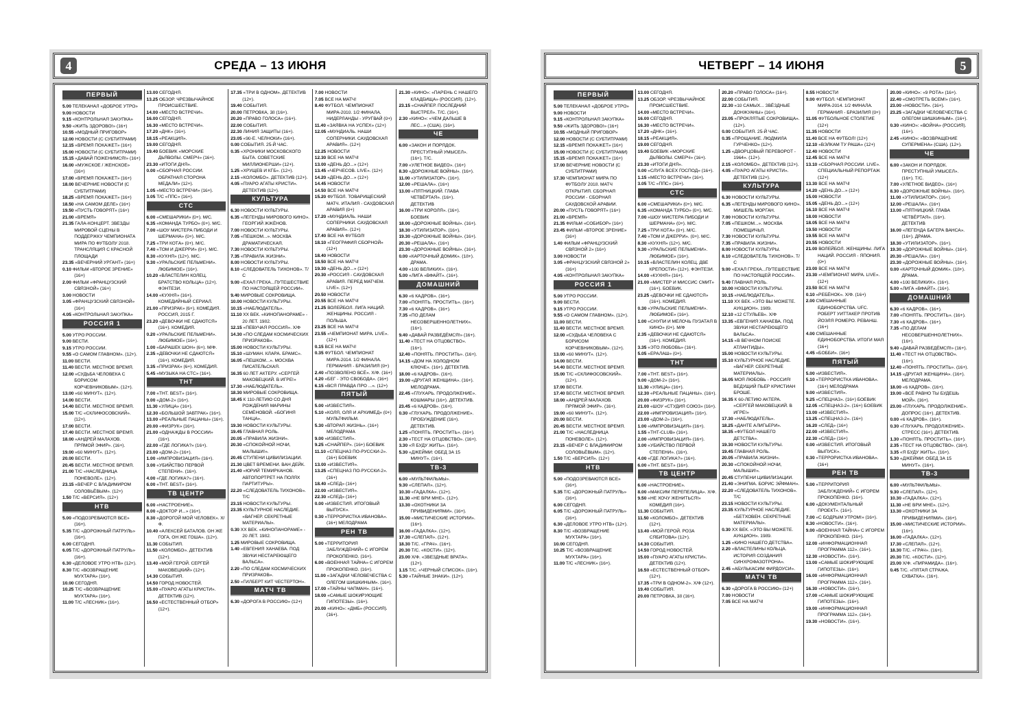4
СРЕДА – 13 ИЮНЯ
ПЕРВЫЙ
5.00 ТЕЛЕКАНАЛ «ДОБРОЕ УТРО»
9.00 НОВОСТИ
9.15 «КОНТРОЛЬНАЯ ЗАКУПКА»
9.50 «ЖИТЬ ЗДОРОВО!» (16+)
10.55 «МОДНЫЙ ПРИГОВОР»
12.00 НОВОСТИ (С СУБТИТРАМИ)
12.15 «ВРЕМЯ ПОКАЖЕТ» (16+)
15.00 НОВОСТИ (С СУБТИТРАМИ)
15.15 «ДАВАЙ ПОЖЕНИМСЯ!» (16+)
16.00 «МУЖСКОЕ / ЖЕНСКОЕ» (16+)
17.00 «ВРЕМЯ ПОКАЖЕТ» (16+)
18.00 ВЕЧЕРНИЕ НОВОСТИ (С СУБТИТРАМИ)
18.25 «ВРЕМЯ ПОКАЖЕТ» (16+)
18.50 «НА САМОМ ДЕЛЕ» (16+)
19.50 «ПУСТЬ ГОВОРЯТ» (16+)
21.00 «ВРЕМЯ»
21.35 ГАЛА-КОНЦЕРТ. ЗВЕЗДЫ МИРОВОЙ СЦЕНЫ В ПОДДЕРЖКУ ЧЕМПИОНАТА МИРА ПО ФУТБОЛУ 2018. ТРАНСЛЯЦИЯ С КРАСНОЙ ПЛОЩАДИ
23.35 «ВЕЧЕРНИЙ УРГАНТ» (16+)
0.10 ФИЛЬМ «ВТОРОЕ ЗРЕНИЕ» (16+)
2.00 ФИЛЬМ «ФРАНЦУЗСКИЙ СВЯЗНОЙ» (16+)
3.00 НОВОСТИ
3.05 «ФРАНЦУЗСКИЙ СВЯЗНОЙ» (16+)
4.05 «КОНТРОЛЬНАЯ ЗАКУПКА»
РОССИЯ 1
5.00 УТРО РОССИИ.
9.00 ВЕСТИ.
9.15 УТРО РОССИИ.
9.55 «О САМОМ ГЛАВНОМ». (12+).
11.00 ВЕСТИ.
11.40 ВЕСТИ. МЕСТНОЕ ВРЕМЯ.
12.00 «СУДЬБА ЧЕЛОВЕКА С БОРИСОМ КОРЧЕВНИКОВЫМ». (12+).
13.00 «60 МИНУТ». (12+).
14.00 ВЕСТИ.
14.40 ВЕСТИ. МЕСТНОЕ ВРЕМЯ.
15.00 Т/С «СКЛИФОСОВСКИЙ». (12+).
17.00 ВЕСТИ.
17.40 ВЕСТИ. МЕСТНОЕ ВРЕМЯ.
18.00 «АНДРЕЙ МАЛАХОВ. ПРЯМОЙ ЭФИР». (16+).
19.00 «60 МИНУТ». (12+).
20.00 ВЕСТИ.
20.45 ВЕСТИ. МЕСТНОЕ ВРЕМЯ.
21.00 Т/С «НАСЛЕДНИЦА ПОНЕВОЛЕ». (12+).
23.15 «ВЕЧЕР С ВЛАДИМИРОМ СОЛОВЬЁВЫМ». (12+)
1.50 Т/С «ВЕРСИЯ». (12+)
НТВ
5.00 «ПОДОЗРЕВАЮТСЯ ВСЕ» (16+).
5.35 Т/С «ДОРОЖНЫЙ ПАТРУЛЬ» (16+).
6.00 СЕГОДНЯ.
6.05 Т/С «ДОРОЖНЫЙ ПАТРУЛЬ» (16+).
6.30 «ДЕЛОВОЕ УТРО НТВ» (12+).
8.30 Т/С «ВОЗВРАЩЕНИЕ МУХТАРА» (16+).
10.00 СЕГОДНЯ.
10.25 Т/С «ВОЗВРАЩЕНИЕ МУХТАРА» (16+).
11.00 Т/С «ЛЕСНИК» (16+).
13.00 СЕГОДНЯ.
13.25 ОБЗОР. ЧРЕЗВЫЧАЙНОЕ ПРОИСШЕСТВИЕ.
14.00 «МЕСТО ВСТРЕЧИ».
16.00 СЕГОДНЯ.
16.30 «МЕСТО ВСТРЕЧИ».
17.20 «ДНК» (16+).
18.15 «РЕАКЦИЯ».
19.00 СЕГОДНЯ.
19.40 БОЕВИК «МОРСКИЕ ДЬЯВОЛЫ. СМЕРЧ» (16+).
23.30 «ИТОГИ ДНЯ».
0.00 «СБОРНАЯ РОССИИ. ОБРАТНАЯ СТОРОНА МЕДАЛИ» (12+).
1.05 «МЕСТО ВСТРЕЧИ» (16+).
3.05 Т/С «ППС» (16+).
СТС
6.00 «СМЕШАРИКИ» (0+). М/С.
6.35 «КОМАНДА ТУРБО» (0+). М/С.
7.00 «ШОУ МИСТЕРА ПИБОДИ И ШЕРМАНА» (0+). М/С.
7.25 «ТРИ КОТА» (0+). М/С.
7.40 «ТОМ И ДЖЕРРИ» (0+). М/С.
8.30 «КУХНЯ» (12+). М/С.
9.30 «УРАЛЬСКИЕ ПЕЛЬМЕНИ». ЛЮБИМОЕ» (16+).
10.20 «ВЛАСТЕЛИН КОЛЕЦ. БРАТСТВО КОЛЬЦА» (12+). ФЭНТЕЗИ.
14.00 «КУХНЯ» (16+). КОМЕДИЙНЫЙ СЕРИАЛ.
21.00 «ПРИЗРАК» (6+). КОМЕДИЯ. РОССИЯ, 2015 Г.
23.20 «ДЕВОЧКИ НЕ СДАЮТСЯ» (16+). КОМЕДИЯ.
0.20 «УРАЛЬСКИЕ ПЕЛЬМЕНИ». ЛЮБИМОЕ» (16+).
1.00 «БАРАШЕК ШОН» (6+). М/Ф.
2.35 «ДЕВОЧКИ НЕ СДАЮТСЯ» (16+). КОМЕДИЯ.
3.35 «ПРИЗРАК» (6+). КОМЕДИЯ.
5.45 «МУЗЫКА НА СТС» (16+).
ТНТ
7.00 «ТНТ. BEST» (16+).
9.00 «ДОМ-2» (16+).
11.30 «УЛИЦА» (16+).
12.30 «БОЛЬШОЙ ЗАВТРАК» (16+).
13.00 «РЕАЛЬНЫЕ ПАЦАНЫ» (16+).
20.00 «ФИЗРУК» (16+).
21.00 «ОДНАЖДЫ В РОССИИ» (16+).
22.00 «ГДЕ ЛОГИКА?» (16+).
23.00 «ДОМ-2» (16+).
1.00 «ИМПРОВИЗАЦИЯ» (16+).
3.00 «УБИЙСТВО ПЕРВОЙ СТЕПЕНИ». (16+).
4.00 «ГДЕ ЛОГИКА?» (16+).
6.00 «ТНТ. BEST» (16+).
ТВ ЦЕНТР
6.00 «НАСТРОЕНИЕ».
8.00 «ДОКТОР И...» (16+).
8.30 «ДОРОГОЙ МОЙ ЧЕЛОВЕК». Х/Ф.
10.40 «АЛЕКСЕЙ БАТАЛОВ. ОН ЖЕ ГОГА, ОН ЖЕ ГОША». (12+).
11.30 СОБЫТИЯ.
11.50 «КОЛОМБО». ДЕТЕКТИВ (12+).
13.40 «МОЙ ГЕРОЙ. СЕРГЕЙ МАКОВЕЦКИЙ» (12+).
14.30 СОБЫТИЯ.
14.50 ГОРОД НОВОСТЕЙ.
15.00 «ПУАРО АГАТЫ КРИСТИ». ДЕТЕКТИВ (12+).
16.50 «ЕСТЕСТВЕННЫЙ ОТБОР» (12+).
17.35 «ТРИ В ОДНОМ». ДЕТЕКТИВ (12+).
19.40 СОБЫТИЯ.
20.00 ПЕТРОВКА, 38 (16+).
20.20 «ПРАВО ГОЛОСА» (16+).
22.00 СОБЫТИЯ.
22.30 ЛИНИЯ ЗАЩИТЫ (16+).
23.05 «90-Е. ЧЕЛНОКИ» (16+).
0.00 СОБЫТИЯ. 25-Й ЧАС.
0.35 «ХРОНИКИ МОСКОВСКОГО БЫТА. СОВЕТСКИЕ МИЛЛИОНЕРШИ» (12+).
1.25 «ХРУЩЕВ И КГБ». (12+).
2.15 «КОЛОМБО». ДЕТЕКТИВ (12+).
4.05 «ПУАРО АГАТЫ КРИСТИ». ДЕТЕКТИВ (12+).
КУЛЬТУРА
6.30 НОВОСТИ КУЛЬТУРЫ.
6.35 «ЛЕГЕНДЫ МИРОВОГО КИНО». ГЕОРГИЙ ЖЖЁНОВ.
7.00 НОВОСТИ КУЛЬТУРЫ.
7.05 «ПЕШКОМ...». МОСКВА ДРАМАТИЧЕСКАЯ.
7.30 НОВОСТИ КУЛЬТУРЫ.
7.35 «ПРАВИЛА ЖИЗНИ».
8.00 НОВОСТИ КУЛЬТУРЫ.
8.10 «СЛЕДОВАТЕЛЬ ТИХОНОВ». Т/С
9.00 «ЕХАЛ ГРЕКА...ПУТЕШЕСТВИЕ ПО НАСТОЯЩЕЙ РОССИИ».
9.40 МИРОВЫЕ СОКРОВИЩА.
10.00 НОВОСТИ КУЛЬТУРЫ.
10.15 «НАБЛЮДАТЕЛЬ».
11.10 ХХ ВЕК. «КИНОПАНОРАМЕ» - 20 ЛЕТ. 1982.
12.15 «ПЕВУЧАЯ РОССИЯ». Х/Ф
14.30 «ПО СЛЕДАМ КОСМИЧЕСКИХ ПРИЗРАКОВ».
15.00 НОВОСТИ КУЛЬТУРЫ.
15.10 «ШУМАН. КЛАРА. БРАМС».
16.05 «ПЕШКОМ...». МОСКВА ПИСАТЕЛЬСКАЯ.
16.35 60 ЛЕТ АКТЕРУ. «СЕРГЕЙ МАКОВЕЦКИЙ. В ИГРЕ!»
17.30 «НАБЛЮДАТЕЛЬ».
18.30 МИРОВЫЕ СОКРОВИЩА.
18.45 К 110-ЛЕТИЮ СО ДНЯ РОЖДЕНИЯ МАРИНЫ СЕМЁНОВОЙ. «БОГИНЯ ТАНЦА».
19.30 НОВОСТИ КУЛЬТУРЫ.
19.45 ГЛАВНАЯ РОЛЬ.
20.05 «ПРАВИЛА ЖИЗНИ».
20.30 «СПОКОЙНОЙ НОЧИ, МАЛЫШИ!».
20.45 СТУПЕНИ ЦИВИЛИЗАЦИИ.
21.30 ЦВЕТ ВРЕМЕНИ. ВАН ДЕЙК.
21.40 «ЮРИЙ ТЕМИРКАНОВ. АВТОПОРТРЕТ НА ПОЛЯХ ПАРТИТУРЫ».
22.20 «СЛЕДОВАТЕЛЬ ТИХОНОВ». Т/С
23.15 НОВОСТИ КУЛЬТУРЫ.
23.35 КУЛЬТУРНОЕ НАСЛЕДИЕ. «ВАГНЕР. СЕКРЕТНЫЕ МАТЕРИАЛЫ».
0.30 ХХ ВЕК. «КИНОПАНОРАМЕ» - 20 ЛЕТ. 1982.
1.25 МИРОВЫЕ СОКРОВИЩА.
1.40 «ЕВГЕНИЯ ХАНАЕВА. ПОД ЗВУКИ НЕСТАРЕЮЩЕГО ВАЛЬСА».
2.20 «ПО СЛЕДАМ КОСМИЧЕСКИХ ПРИЗРАКОВ».
2.50 «ГИЛБЕРТ КИТ ЧЕСТЕРТОН».
МАТЧ ТВ
6.30 «ДОРОГА В РОССИЮ» (12+)
7.00 НОВОСТИ
7.05 ВСЕ НА МАТЧ!
8.40 ФУТБОЛ. ЧЕМПИОНАТ МИРА-2010. 1/2 ФИНАЛА. НИДЕРЛАНДЫ - УРУГВАЙ (0+)
11.40 «ЗАЯВКА НА УСПЕХ» (12+)
12.05 «МУНДИАЛЬ. НАШИ СОПЕРНИКИ. САУДОВСКАЯ АРАВИЯ». (12+)
12.25 НОВОСТИ
12.30 ВСЕ НА МАТЧ!
13.00 «ДЕНЬ ДО...» (12+)
13.45 «ЧЕРЧЕСОВ. LIVE». (12+)
14.20 «ДЕНЬ ДО...» (12+)
14.45 НОВОСТИ
14.50 ВСЕ НА МАТЧ!
15.20 ФУТБОЛ. ТОВАРИЩЕСКИЙ МАТЧ. ИТАЛИЯ - САУДОВСКАЯ АРАВИЯ (0+)
17.20 «МУНДИАЛЬ. НАШИ СОПЕРНИКИ. САУДОВСКАЯ АРАВИЯ». (12+)
17.40 ВСЕ НА ФУТБОЛ!
18.10 «ГЕОГРАФИЯ СБОРНОЙ» (12+)
18.40 НОВОСТИ
18.50 ВСЕ НА МАТЧ!
19.30 «ДЕНЬ ДО...» (12+)
20.30 «РОССИЯ - САУДОВСКАЯ АРАВИЯ. ПЕРЕД МАТЧЕМ. LIVE». (12+)
20.50 НОВОСТИ
20.55 ВСЕ НА МАТЧ!
21.25 ВОЛЕЙБОЛ. ЛИГА НАЦИЙ. ЖЕНЩИНЫ. РОССИЯ - ПОЛЬША.
23.25 ВСЕ НА МАТЧ!
23.55 «ЧЕМПИОНАТ МИРА. LIVE». (12+)
0.15 ВСЕ НА МАТЧ!
0.35 ФУТБОЛ. ЧЕМПИОНАТ МИРА-2014. 1/2 ФИНАЛА. ГЕРМАНИЯ - БРАЗИЛИЯ (0+)
2.40 «ПОЗВОЛЕНО ВСЁ». Х/Ф. (16+)
4.20 «БЕГ - ЭТО СВОБОДА». (16+)
6.15 «ВСЯ ПРАВДА ПРО ...». (12+)
ПЯТЫЙ
5.00 «ИЗВЕСТИЯ».
5.10 «КОЛЯ, ОЛЯ И АРХИМЕД» (0+) МУЛЬТФИЛЬМ.
5.30 «ВТОРАЯ ЖИЗНЬ». (16+) МЕЛОДРАМА
9.00 «ИЗВЕСТИЯ».
9.25 «СНАЙПЕР». (16+) БОЕВИК
11.10 «СПЕЦНАЗ ПО-РУССКИ-2». (16+) БОЕВИК
13.00 «ИЗВЕСТИЯ».
13.25 «СПЕЦНАЗ ПО-РУССКИ-2». (16+)
18.40 «СЛЕД» (16+)
22.00 «ИЗВЕСТИЯ».
22.30 «СЛЕД» (16+)
0.00 «ИЗВЕСТИЯ. ИТОГОВЫЙ ВЫПУСК».
0.30 «ТЕРРОРИСТКА ИВАНОВА». (16+) МЕЛОДРАМА
РЕН ТВ
5.00 «ТЕРРИТОРИЯ ЗАБЛУЖДЕНИЙ» С ИГОРЕМ ПРОКОПЕНКО. (16+).
6.00 «ВОЕННАЯ ТАЙНА» С ИГОРЕМ ПРОКОПЕНКО. (16+).
11.00 «ЗАГАДКИ ЧЕЛОВЕЧЕСТВА С ОЛЕГОМ ШИШКИНЫМ». (16+).
17.00 «ТАЙНЫ ЧАПМАН». (16+).
18.00 «САМЫЕ ШОКИРУЮЩИЕ ГИПОТЕЗЫ». (16+).
20.00 «КИНО»: «ДМБ» (РОССИЯ). (16+).
21.30 «КИНО»: «ПАРЕНЬ С НАШЕГО КЛАДБИЩА» (РОССИЯ). (12+).
23.15 «СНАЙПЕР. ПОСЛЕДНИЙ ВЫСТРЕЛ». Т/С. (16+).
2.30 «КИНО»: «ЧЕМ ДАЛЬШЕ В ЛЕС...» (США). (16+).
ЧЕ
6.00 «ЗАКОН И ПОРЯДОК. ПРЕСТУПНЫЙ УМЫСЕЛ». (16+). Т/С.
7.00 «УЛЕТНОЕ ВИДЕО». (16+)
8.30 «ДОРОЖНЫЕ ВОЙНЫ». (16+).
11.00 «УТИЛИЗАТОР». (16+).
12.00 «РЕШАЛА». (16+)
13.00 «ПЯТНИЦКИЙ. ГЛАВА ЧЕТВЁРТАЯ». (16+). ДЕТЕКТИВ
16.00 «ТРИ КОРОЛЯ». (16+). БОЕВИК
18.00 «ДОРОЖНЫЕ ВОЙНЫ». (16+).
18.30 «УТИЛИЗАТОР». (16+).
19.30 «ДОРОЖНЫЕ ВОЙНЫ». (16+).
20.30 «РЕШАЛА». (16+)
23.30 «ДОРОЖНЫЕ ВОЙНЫ». (16+).
0.00 «КАРТОЧНЫЙ ДОМИК». (18+). ДРАМА.
4.00 «100 ВЕЛИКИХ». (16+).
5.00 «ЛИГА «ВФАЙТ». (16+).
ДОМАШНИЙ
6.30 «6 КАДРОВ». (16+).
7.00 «ПОНЯТЬ. ПРОСТИТЬ». (16+).
7.30 «6 КАДРОВ». (16+).
7.35 «ПО ДЕЛАМ НЕСОВЕРШЕННОЛЕТНИХ». (16+).
9.40 «ДАВАЙ РАЗВЕДЁМСЯ!» (16+).
11.40 «ТЕСТ НА ОТЦОВСТВО». (16+).
12.40 «ПОНЯТЬ. ПРОСТИТЬ». (16+).
14.15 «ДОМ НА ХОЛОДНОМ КЛЮЧЕ». (16+). ДЕТЕКТИВ.
18.00 «6 КАДРОВ». (16+).
19.00 «ДРУГАЯ ЖЕНЩИНА». (16+). МЕЛОДРАМА.
22.45 «ГЛУХАРЬ. ПРОДОЛЖЕНИЕ». КОШМАРЫ (16+). ДЕТЕКТИВ.
23.45 «6 КАДРОВ». (16+).
0.30 «ГЛУХАРЬ. ПРОДОЛЖЕНИЕ». ПРОБУЖДЕНИЕ (16+). ДЕТЕКТИВ.
1.25 «ПОНЯТЬ. ПРОСТИТЬ». (16+).
2.30 «ТЕСТ НА ОТЦОВСТВО». (16+).
3.30 «Я БУДУ ЖИТЬ». (16+).
5.30 «ДЖЕЙМИ: ОБЕД ЗА 15 МИНУТ». (16+).
ТВ-3
6.00 «МУЛЬТФИЛЬМЫ».
9.30 «СЛЕПАЯ». (12+).
10.30 «ГАДАЛКА». (12+).
11.30 «НЕ ВРИ МНЕ». (12+).
13.30 «ОХОТНИКИ ЗА ПРИВИДЕНИЯМИ». (16+).
15.00 «МИСТИЧЕСКИЕ ИСТОРИИ». (16+).
16.00 «ГАДАЛКА». (12+).
17.30 «СЛЕПАЯ». (12+).
18.30 Т/С. «ГРАЧ». (16+).
20.30 Т/С. «КОСТИ». (12+).
23.00 Х/Ф. «ЗВЕЗДНЫЕ ВРАТА». (12+).
1.15 Т/С. «ЧЕРНЫЙ СПИСОК». (16+).
5.30 «ТАЙНЫЕ ЗНАКИ». (12+).
ЧЕТВЕРГ – 14 ИЮНЯ
5
ПЕРВЫЙ
5.00 ТЕЛЕКАНАЛ «ДОБРОЕ УТРО»
9.00 НОВОСТИ
9.15 «КОНТРОЛЬНАЯ ЗАКУПКА»
9.50 «ЖИТЬ ЗДОРОВО!» (16+)
10.55 «МОДНЫЙ ПРИГОВОР»
12.00 НОВОСТИ (С СУБТИТРАМИ)
12.15 «ВРЕМЯ ПОКАЖЕТ» (16+)
15.00 НОВОСТИ (С СУБТИТРАМИ)
15.15 «ВРЕМЯ ПОКАЖЕТ» (16+)
17.00 ВЕЧЕРНИЕ НОВОСТИ (С СУБТИТРАМИ)
17.30 ЧЕМПИОНАТ МИРА ПО ФУТБОЛУ 2018. МАТЧ ОТКРЫТИЯ. СБОРНАЯ РОССИИ - СБОРНАЯ САУДОВСКОЙ АРАВИИ.
20.00 «ПУСТЬ ГОВОРЯТ» (16+)
21.00 «ВРЕМЯ»
21.35 ФИЛЬМ «СОБИБОР» (16+)
23.45 ФИЛЬМ «ВТОРОЕ ЗРЕНИЕ» (16+)
1.40 ФИЛЬМ «ФРАНЦУЗСКИЙ СВЯЗНОЙ 2» (16+)
3.00 НОВОСТИ
3.05 «ФРАНЦУЗСКИЙ СВЯЗНОЙ 2» (16+)
4.05 «КОНТРОЛЬНАЯ ЗАКУПКА»
РОССИЯ 1
5.00 УТРО РОССИИ.
9.00 ВЕСТИ.
9.15 УТРО РОССИИ.
9.55 «О САМОМ ГЛАВНОМ». (12+).
11.00 ВЕСТИ.
11.40 ВЕСТИ. МЕСТНОЕ ВРЕМЯ.
12.00 «СУДЬБА ЧЕЛОВЕКА С БОРИСОМ КОРЧЕВНИКОВЫМ». (12+).
13.00 «60 МИНУТ». (12+).
14.00 ВЕСТИ.
14.40 ВЕСТИ. МЕСТНОЕ ВРЕМЯ.
15.00 Т/С «СКЛИФОСОВСКИЙ». (12+).
17.00 ВЕСТИ.
17.40 ВЕСТИ. МЕСТНОЕ ВРЕМЯ.
18.00 «АНДРЕЙ МАЛАХОВ. ПРЯМОЙ ЭФИР». (16+).
19.00 «60 МИНУТ». (12+).
20.00 ВЕСТИ.
20.45 ВЕСТИ. МЕСТНОЕ ВРЕМЯ.
21.00 Т/С «НАСЛЕДНИЦА ПОНЕВОЛЕ». (12+).
23.15 «ВЕЧЕР С ВЛАДИМИРОМ СОЛОВЬЁВЫМ». (12+).
1.50 Т/С «ВЕРСИЯ». (12+)
НТВ
5.00 «ПОДОЗРЕВАЮТСЯ ВСЕ» (16+).
5.35 Т/С «ДОРОЖНЫЙ ПАТРУЛЬ» (16+).
6.00 СЕГОДНЯ.
6.05 Т/С «ДОРОЖНЫЙ ПАТРУЛЬ» (16+).
6.30 «ДЕЛОВОЕ УТРО НТВ» (12+).
8.30 Т/С «ВОЗВРАЩЕНИЕ МУХТАРА» (16+).
10.00 СЕГОДНЯ.
10.25 Т/С «ВОЗВРАЩЕНИЕ МУХТАРА» (16+).
11.00 Т/С «ЛЕСНИК» (16+).
13.00 СЕГОДНЯ.
13.25 ОБЗОР. ЧРЕЗВЫЧАЙНОЕ ПРОИСШЕСТВИЕ.
14.00 «МЕСТО ВСТРЕЧИ».
16.00 СЕГОДНЯ.
16.30 «МЕСТО ВСТРЕЧИ».
17.20 «ДНК» (16+).
18.15 «РЕАКЦИЯ».
19.00 СЕГОДНЯ.
19.40 БОЕВИК «МОРСКИЕ ДЬЯВОЛЫ. СМЕРЧ» (16+).
23.30 «ИТОГИ ДНЯ».
0.00 «СЛУГА ВСЕХ ГОСПОД» (16+).
1.15 «МЕСТО ВСТРЕЧИ» (16+).
3.05 Т/С «ППС» (16+).
СТС
6.00 «СМЕШАРИКИ» (0+). М/С.
6.35 «КОМАНДА ТУРБО» (0+). М/С.
7.00 «ШОУ МИСТЕРА ПИБОДИ И ШЕРМАНА» (0+). М/С.
7.25 «ТРИ КОТА» (0+). М/С.
7.40 «ТОМ И ДЖЕРРИ». (0+). М/С.
8.30 «КУХНЯ» (12+). М/С.
9.30 «УРАЛЬСКИЕ ПЕЛЬМЕНИ». ЛЮБИМОЕ» (16+).
10.15 «ВЛАСТЕЛИН КОЛЕЦ. ДВЕ КРЕПОСТИ» (12+). ФЭНТЕЗИ.
14.00 «КУХНЯ» (16+).
21.00 «МИСТЕР И МИССИС СМИТ» (16+). БОЕВИК.
23.25 «ДЕВОЧКИ НЕ СДАЮТСЯ» (16+). КОМЕДИЯ.
0.30 «УРАЛЬСКИЕ ПЕЛЬМЕНИ». ЛЮБИМОЕ» (16+).
1.00 «СНУПИ И МЕЛОЧЬ ПУЗАТАЯ В КИНО» (0+). М/Ф
2.35 «ДЕВОЧКИ НЕ СДАЮТСЯ» (16+). КОМЕДИЯ.
3.35 «ЭТО ЛЮБОВЬ» (16+).
5.05 «ЕРАЛАШ» (0+).
ТНТ
7.00 «ТНТ. BEST» (16+).
9.00 «ДОМ-2» (16+).
11.30 «УЛИЦА» (16+).
12.30 «РЕАЛЬНЫЕ ПАЦАНЫ». (16+).
20.00 «ФИЗРУК» (16+).
21.00 «ШОУ «СТУДИЯ СОЮЗ» (16+).
22.00 «ИМПРОВИЗАЦИЯ» (16+).
23.00 «ДОМ-2» (16+).
1.00 «ИМПРОВИЗАЦИЯ» (16+).
1.55 «ТНТ-CLUB» (16+).
2.00 «ИМПРОВИЗАЦИЯ» (16+).
3.00 «УБИЙСТВО ПЕРВОЙ СТЕПЕНИ». (16+).
4.00 «ГДЕ ЛОГИКА?» (16+).
6.00 «ТНТ. BEST» (16+).
ТВ ЦЕНТР
6.00 «НАСТРОЕНИЕ».
8.00 «МАКСИМ ПЕРЕПЕЛИЦА». Х/Ф.
9.50 «НЕ ХОЧУ ЖЕНИТЬСЯ!» КОМЕДИЯ (16+).
11.30 СОБЫТИЯ.
11.50 «КОЛОМБО». ДЕТЕКТИВ (12+).
13.40 «МОЙ ГЕРОЙ. РОЗА СЯБИТОВА» (12+).
14.30 СОБЫТИЯ.
14.50 ГОРОД НОВОСТЕЙ.
15.00 «ПУАРО АГАТЫ КРИСТИ». ДЕТЕКТИВ (12+).
16.50 «ЕСТЕСТВЕННЫЙ ОТБОР» (12+).
17.35 «ТРИ В ОДНОМ-2». Х/Ф (12+).
19.40 СОБЫТИЯ.
20.00 ПЕТРОВКА, 38 (16+).
20.20 «ПРАВО ГОЛОСА» (16+).
22.00 СОБЫТИЯ.
22.30 «10 САМЫХ... ЗВЁЗДНЫЕ ДОНЖУАНЫ» (16+).
23.05 «ПРОКЛЯТЫЕ СОКРОВИЩА». (12+).
0.00 СОБЫТИЯ. 25-Й ЧАС.
0.35 «ПРОЩАНИЕ. ЛЮДМИЛА ГУРЧЕНКО» (12+).
1.25 «ДВОРЦОВЫЙ ПЕРЕВОРОТ - 1964». (12+).
2.15 «КОЛОМБО». ДЕТЕКТИВ (12+).
4.05 «ПУАРО АГАТЫ КРИСТИ». ДЕТЕКТИВ (12+).
КУЛЬТУРА
6.30 НОВОСТИ КУЛЬТУРЫ.
6.35 «ЛЕГЕНДЫ МИРОВОГО КИНО». МИШЕЛЬ МОРГАН.
7.00 НОВОСТИ КУЛЬТУРЫ.
7.05 «ПЕШКОМ...». МОСКВА ПОМЕЩИЧЬЯ.
7.30 НОВОСТИ КУЛЬТУРЫ.
7.35 «ПРАВИЛА ЖИЗНИ».
8.00 НОВОСТИ КУЛЬТУРЫ.
8.10 «СЛЕДОВАТЕЛЬ ТИХОНОВ». Т/С
9.00 «ЕХАЛ ГРЕКА...ПУТЕШЕСТВИЕ ПО НАСТОЯЩЕЙ РОССИИ».
9.40 ГЛАВНАЯ РОЛЬ.
10.00 НОВОСТИ КУЛЬТУРЫ.
10.15 «НАБЛЮДАТЕЛЬ».
11.10 ХХ ВЕК. «ЭТО ВЫ МОЖЕТЕ. АУКЦИОН». 1989.
12.10 «12 СТУЛЬЕВ». Х/Ф
13.35 «ЕВГЕНИЯ ХАНАЕВА. ПОД ЗВУКИ НЕСТАРЕЮЩЕГО ВАЛЬСА».
14.15 «В ВЕЧНОМ ПОИСКЕ АТЛАНТИДЫ».
15.00 НОВОСТИ КУЛЬТУРЫ.
15.10 КУЛЬТУРНОЕ НАСЛЕДИЕ. «ВАГНЕР. СЕКРЕТНЫЕ МАТЕРИАЛЫ».
16.05 МОЯ ЛЮБОВЬ - РОССИЯ! ВЕДУЩИЙ ПЬЕР КРИСТИАН БРОШЕ.
16.35 К 60-ЛЕТИЮ АКТЕРА. «СЕРГЕЙ МАКОВЕЦКИЙ. В ИГРЕ!»
17.30 «НАБЛЮДАТЕЛЬ».
18.25 «ДАНТЕ АЛИГЬЕРИ».
18.35 «ФУТБОЛ НАШЕГО ДЕТСТВА».
19.30 НОВОСТИ КУЛЬТУРЫ.
19.45 ГЛАВНАЯ РОЛЬ.
20.05 «ПРАВИЛА ЖИЗНИ».
20.30 «СПОКОЙНОЙ НОЧИ, МАЛЫШИ!».
20.45 СТУПЕНИ ЦИВИЛИЗАЦИИ.
21.40 «ЭНИГМА. БОРИС ЭЙФМАН».
22.20 «СЛЕДОВАТЕЛЬ ТИХОНОВ». Т/С
23.15 НОВОСТИ КУЛЬТУРЫ.
23.35 КУЛЬТУРНОЕ НАСЛЕДИЕ. «БЕТХОВЕН. СЕКРЕТНЫЕ МАТЕРИАЛЫ».
0.30 ХХ ВЕК. «ЭТО ВЫ МОЖЕТЕ. АУКЦИОН». 1989.
1.25 «КИНО НАШЕГО ДЕТСТВА».
2.20 «ВЛАСТЕЛИНЫ КОЛЬЦА. ИСТОРИЯ СОЗДАНИЯ СИНХРОФАЗОТРОНА».
2.45 «АБУЛЬКАСИМ ФИРДОУСИ».
МАТЧ ТВ
6.30 «ДОРОГА В РОССИЮ» (12+)
7.00 НОВОСТИ
7.05 ВСЕ НА МАТЧ!
8.55 НОВОСТИ
9.00 ФУТБОЛ. ЧЕМПИОНАТ МИРА-2014. 1/2 ФИНАЛА. ГЕРМАНИЯ - БРАЗИЛИЯ (0+)
11.05 ФУТБОЛЬНОЕ СТОЛЕТИЕ (12+)
11.35 НОВОСТИ
11.40 ВСЕ НА ФУТБОЛ! (12+)
12.10 «ВЭЛКАМ ТУ РАША» (12+)
12.40 НОВОСТИ
12.45 ВСЕ НА МАТЧ!
13.10 «СБОРНАЯ РОССИИ. LIVE». СПЕЦИАЛЬНЫЙ РЕПОРТАЖ (12+)
13.30 ВСЕ НА МАТЧ!
14.20 «ДЕНЬ ДО...» (12+)
15.00 НОВОСТИ
15.05 «ДЕНЬ ДО...» (12+)
16.10 ВСЕ НА МАТЧ!
18.00 НОВОСТИ
18.05 ВСЕ НА МАТЧ!
19.50 НОВОСТИ
19.55 ВСЕ НА МАТЧ!
20.55 НОВОСТИ
21.00 ВОЛЕЙБОЛ. ЖЕНЩИНЫ. ЛИГА НАЦИЙ. РОССИЯ - ЯПОНИЯ. (0+)
23.00 ВСЕ НА МАТЧ!
23.30 «ЧЕМПИОНАТ МИРА. LIVE». (12+)
23.50 ВСЕ НА МАТЧ!
0.10 «РЕБЁНОК». Х/Ф. (16+)
2.00 СМЕШАННЫЕ ЕДИНОБОРСТВА. UFC. РОБЕРТ УИТТАКЕР ПРОТИВ ЙОЭЛЯ РОМЕРО. РЕВАНШ. (16+)
4.00 СМЕШАННЫЕ ЕДИНОБОРСТВА. ИТОГИ МАЯ (16+)
4.45 «БОББИ». (16+)
ПЯТЫЙ
5.00 «ИЗВЕСТИЯ».
5.10 «ТЕРРОРИСТКА ИВАНОВА». (16+) МЕЛОДРАМА
9.00 «ИЗВЕСТИЯ».
9.25 «СПЕЦНАЗ». (16+) БОЕВИК
12.05 «СПЕЦНАЗ-2». (16+) БОЕВИК
13.00 «ИЗВЕСТИЯ».
13.25 «СПЕЦНАЗ-2». (16+)
16.20 «СЛЕД» (16+)
22.00 «ИЗВЕСТИЯ».
22.30 «СЛЕД» (16+)
0.00 «ИЗВЕСТИЯ. ИТОГОВЫЙ ВЫПУСК».
0.30 «ТЕРРОРИСТКА ИВАНОВА». (16+)
РЕН ТВ
5.00 «ТЕРРИТОРИЯ ЗАБЛУЖДЕНИЙ» С ИГОРЕМ ПРОКОПЕНКО. (16+).
6.00 «ДОКУМЕНТАЛЬНЫЙ ПРОЕКТ». (16+).
7.00 «С БОДРЫМ УТРОМ!» (16+).
8.30 «НОВОСТИ». (16+).
9.00 «ВОЕННАЯ ТАЙНА» С ИГОРЕМ ПРОКОПЕНКО. (16+).
12.00 «ИНФОРМАЦИОННАЯ ПРОГРАММА 112». (16+).
12.30 «НОВОСТИ». (16+).
13.00 «САМЫЕ ШОКИРУЮЩИЕ ГИПОТЕЗЫ». (16+).
16.00 «ИНФОРМАЦИОННАЯ ПРОГРАММА 112». (16+).
16.30 «НОВОСТИ». (16+).
17.00 «САМЫЕ ШОКИРУЮЩИЕ ГИПОТЕЗЫ». (16+).
19.00 «ИНФОРМАЦИОННАЯ ПРОГРАММА 112». (16+).
19.30 «НОВОСТИ». (16+).
20.00 «КИНО»: «9 РОТА» (16+).
22.40 «СМОТРЕТЬ ВСЕМ!» (16+).
23.00 «НОВОСТИ». (16+).
23.25 «ЗАГАДКИ ЧЕЛОВЕЧЕСТВА С ОЛЕГОМ ШИШКИНЫМ». (16+).
0.30 «КИНО»: «ВОЙНА» (РОССИЯ). (16+).
2.45 «КИНО»: «ВОЗВРАЩЕНИЕ СУПЕРМЕНА» (США). (12+).
ЧЕ
6.00 «ЗАКОН И ПОРЯДОК. ПРЕСТУПНЫЙ УМЫСЕЛ». (16+). Т/С.
7.00 «УЛЕТНОЕ ВИДЕО». (16+)
8.30 «ДОРОЖНЫЕ ВОЙНЫ». (16+).
11.00 «УТИЛИЗАТОР». (16+).
12.00 «РЕШАЛА». (16+)
13.00 «ПЯТНИЦКИЙ. ГЛАВА ЧЕТВЁРТАЯ». (16+). ДЕТЕКТИВ
16.00 «ЛЕГЕНДА БАГЕРА ВАНСА». (16+). ДРАМА.
18.30 «УТИЛИЗАТОР». (16+).
19.30 «ДОРОЖНЫЕ ВОЙНЫ». (16+).
20.30 «РЕШАЛА». (16+)
23.30 «ДОРОЖНЫЕ ВОЙНЫ». (16+).
0.00 «КАРТОЧНЫЙ ДОМИК». (18+). ДРАМА.
4.00 «100 ВЕЛИКИХ». (16+).
5.00 «ЛИГА «ВФАЙТ». (16+).
ДОМАШНИЙ
6.30 «6 КАДРОВ». (16+).
7.00 «ПОНЯТЬ. ПРОСТИТЬ». (16+).
7.30 «6 КАДРОВ». (16+).
7.35 «ПО ДЕЛАМ НЕСОВЕРШЕННОЛЕТНИХ». (16+).
9.40 «ДАВАЙ РАЗВЕДЁМСЯ!» (16+).
11.40 «ТЕСТ НА ОТЦОВСТВО». (16+).
12.40 «ПОНЯТЬ. ПРОСТИТЬ». (16+).
14.15 «ДРУГАЯ ЖЕНЩИНА». (16+). МЕЛОДРАМА.
18.00 «6 КАДРОВ». (16+).
19.00 «ВСЁ РАВНО ТЫ БУДЕШЬ МОЙ». (16+).
23.00 «ГЛУХАРЬ. ПРОДОЛЖЕНИЕ». ДОПРОС (16+). ДЕТЕКТИВ.
0.00 «6 КАДРОВ». (16+).
0.30 «ГЛУХАРЬ. ПРОДОЛЖЕНИЕ». СТРЕСС (16+). ДЕТЕКТИВ.
1.30 «ПОНЯТЬ. ПРОСТИТЬ». (16+).
2.35 «ТЕСТ НА ОТЦОВСТВО». (16+).
3.35 «Я БУДУ ЖИТЬ». (16+).
5.30 «ДЖЕЙМИ: ОБЕД ЗА 15 МИНУТ». (16+).
ТВ-3
6.00 «МУЛЬТФИЛЬМЫ».
9.30 «СЛЕПАЯ». (12+).
10.30 «ГАДАЛКА». (12+).
11.30 «НЕ ВРИ МНЕ». (12+).
13.30 «ОХОТНИКИ ЗА ПРИВИДЕНИЯМИ». (16+).
15.00 «МИСТИЧЕСКИЕ ИСТОРИИ». (16+).
16.00 «ГАДАЛКА». (12+).
17.30 «СЛЕПАЯ». (12+).
18.30 Т/С. «ГРАЧ». (16+).
20.30 Т/С. «КОСТИ». (12+).
23.00 Х/Ф. «ПИРАМИДА». (16+).
0.45 Т/С. «ПЯТАЯ СТРАЖА. СХВАТКА». (16+).